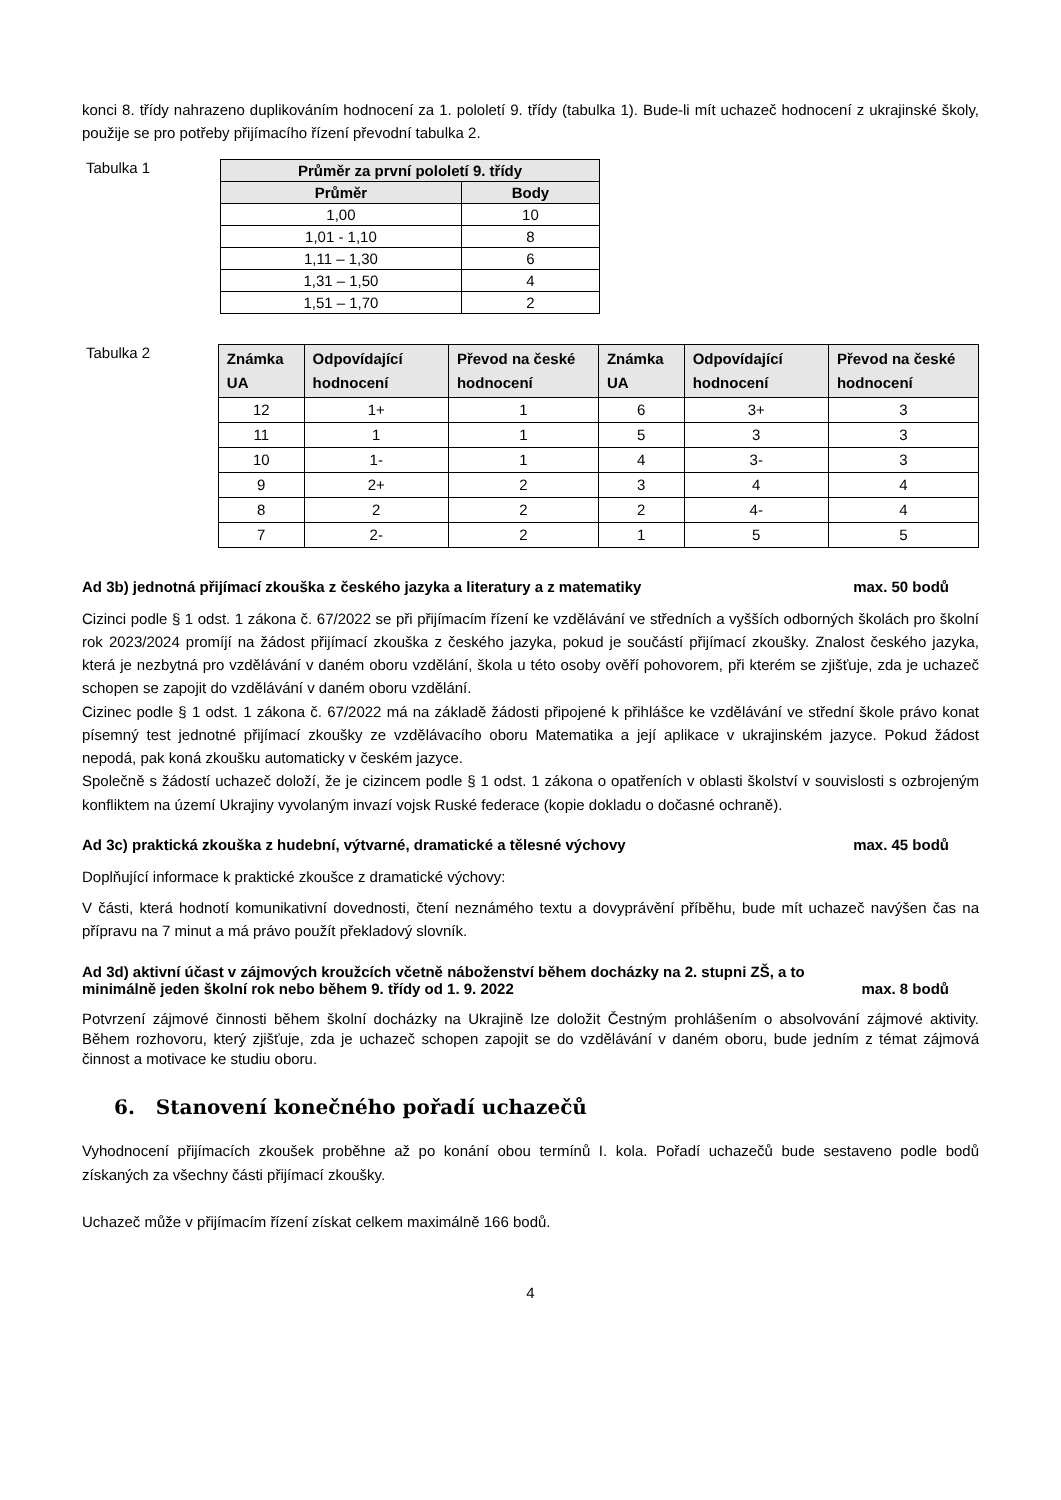konci 8. třídy nahrazeno duplikováním hodnocení za 1. pololetí 9. třídy (tabulka 1). Bude-li mít uchazeč hodnocení z ukrajinské školy, použije se pro potřeby přijímacího řízení převodní tabulka 2.
Tabulka 1
| Průměr za první pololetí 9. třídy | |
| --- | --- |
| Průměr | Body |
| 1,00 | 10 |
| 1,01 - 1,10 | 8 |
| 1,11 – 1,30 | 6 |
| 1,31 – 1,50 | 4 |
| 1,51 – 1,70 | 2 |
Tabulka 2
| Známka UA | Odpovídající hodnocení | Převod na české hodnocení | Známka UA | Odpovídající hodnocení | Převod na české hodnocení |
| --- | --- | --- | --- | --- | --- |
| 12 | 1+ | 1 | 6 | 3+ | 3 |
| 11 | 1 | 1 | 5 | 3 | 3 |
| 10 | 1- | 1 | 4 | 3- | 3 |
| 9 | 2+ | 2 | 3 | 4 | 4 |
| 8 | 2 | 2 | 2 | 4- | 4 |
| 7 | 2- | 2 | 1 | 5 | 5 |
Ad 3b) jednotná přijímací zkouška z českého jazyka a literatury a z matematiky max. 50 bodů
Cizinci podle § 1 odst. 1 zákona č. 67/2022 se při přijímacím řízení ke vzdělávání ve středních a vyšších odborných školách pro školní rok 2023/2024 promíjí na žádost přijímací zkouška z českého jazyka, pokud je součástí přijímací zkoušky. Znalost českého jazyka, která je nezbytná pro vzdělávání v daném oboru vzdělání, škola u této osoby ověří pohovorem, při kterém se zjišťuje, zda je uchazeč schopen se zapojit do vzdělávání v daném oboru vzdělání.
Cizinec podle § 1 odst. 1 zákona č. 67/2022 má na základě žádosti připojené k přihlášce ke vzdělávání ve střední škole právo konat písemný test jednotné přijímací zkoušky ze vzdělávacího oboru Matematika a její aplikace v ukrajinském jazyce. Pokud žádost nepodá, pak koná zkoušku automaticky v českém jazyce.
Společně s žádostí uchazeč doloží, že je cizincem podle § 1 odst. 1 zákona o opatřeních v oblasti školství v souvislosti s ozbrojeným konfliktem na území Ukrajiny vyvolaným invazí vojsk Ruské federace (kopie dokladu o dočasné ochraně).
Ad 3c) praktická zkouška z hudební, výtvarné, dramatické a tělesné výchovy max. 45 bodů
Doplňující informace k praktické zkoušce z dramatické výchovy:
V části, která hodnotí komunikativní dovednosti, čtení neznámého textu a dovyprávění příběhu, bude mít uchazeč navýšen čas na přípravu na 7 minut a má právo použít překladový slovník.
Ad 3d) aktivní účast v zájmových kroužcích včetně náboženství během docházky na 2. stupni ZŠ, a to
minimálně jeden školní rok nebo během 9. třídy od 1. 9. 2022 max. 8 bodů
Potvrzení zájmové činnosti během školní docházky na Ukrajině lze doložit Čestným prohlášením o absolvování zájmové aktivity. Během rozhovoru, který zjišťuje, zda je uchazeč schopen zapojit se do vzdělávání v daném oboru, bude jedním z témat zájmová činnost a motivace ke studiu oboru.
6. Stanovení konečného pořadí uchazečů
Vyhodnocení přijímacích zkoušek proběhne až po konání obou termínů I. kola. Pořadí uchazečů bude sestaveno podle bodů získaných za všechny části přijímací zkoušky.
Uchazeč může v přijímacím řízení získat celkem maximálně 166 bodů.
4